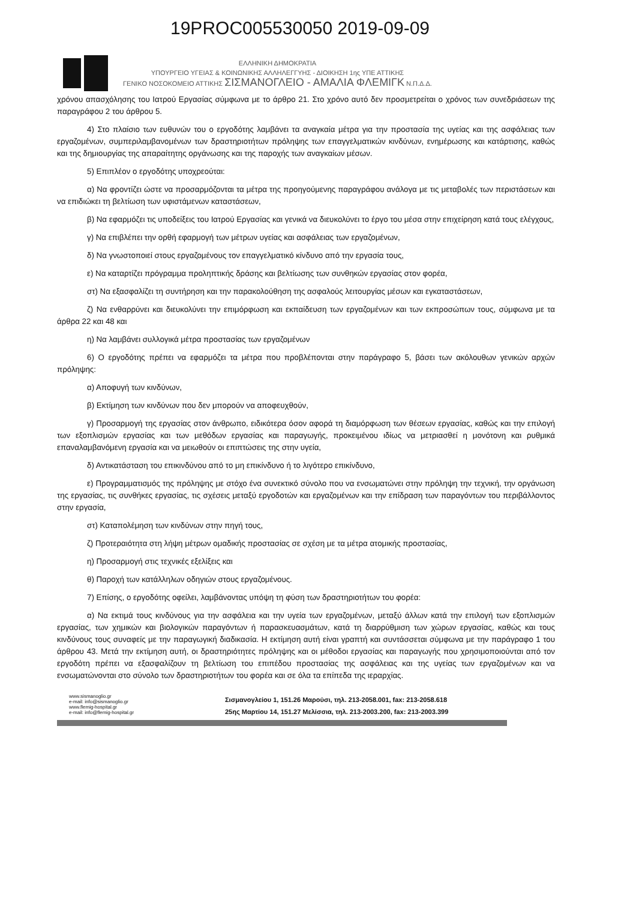19PROC005530050 2019-09-09
ΕΛΛΗΝΙΚΗ ΔΗΜΟΚΡΑΤΙΑ
ΥΠΟΥΡΓΕΙΟ ΥΓΕΙΑΣ & ΚΟΙΝΩΝΙΚΗΣ ΑΛΛΗΛΕΓΓΥΗΣ - ΔΙΟΙΚΗΣΗ 1ης ΥΠΕ ΑΤΤΙΚΗΣ
ΓΕΝΙΚΟ ΝΟΣΟΚΟΜΕΙΟ ΑΤΤΙΚΗΣ ΣΙΣΜΑΝΟΓΛΕΙΟ - ΑΜΑΛΙΑ ΦΛΕΜΙΓΚ Ν.Π.Δ.Δ.
χρόνου απασχόλησης του Ιατρού Εργασίας σύμφωνα με το άρθρο 21. Στο χρόνο αυτό δεν προσμετρείται ο χρόνος των συνεδριάσεων της παραγράφου 2 του άρθρου 5.
4) Στο πλαίσιο των ευθυνών του ο εργοδότης λαμβάνει τα αναγκαία μέτρα για την προστασία της υγείας και της ασφάλειας των εργαζομένων, συμπεριλαμβανομένων των δραστηριοτήτων πρόληψης των επαγγελματικών κινδύνων, ενημέρωσης και κατάρτισης, καθώς και της δημιουργίας της απαραίτητης οργάνωσης και της παροχής των αναγκαίων μέσων.
5) Επιπλέον ο εργοδότης υποχρεούται:
α) Να φροντίζει ώστε να προσαρμόζονται τα μέτρα της προηγούμενης παραγράφου ανάλογα με τις μεταβολές των περιστάσεων και να επιδιώκει τη βελτίωση των υφιστάμενων καταστάσεων,
β) Να εφαρμόζει τις υποδείξεις του Ιατρού Εργασίας και γενικά να διευκολύνει το έργο του μέσα στην επιχείρηση κατά τους ελέγχους,
γ) Να επιβλέπει την ορθή εφαρμογή των μέτρων υγείας και ασφάλειας των εργαζομένων,
δ) Να γνωστοποιεί στους εργαζομένους τον επαγγελματικό κίνδυνο από την εργασία τους,
ε) Να καταρτίζει πρόγραμμα προληπτικής δράσης και βελτίωσης των συνθηκών εργασίας στον φορέα,
στ) Να εξασφαλίζει τη συντήρηση και την παρακολούθηση της ασφαλούς λειτουργίας μέσων και εγκαταστάσεων,
ζ) Να ενθαρρύνει και διευκολύνει την επιμόρφωση και εκπαίδευση των εργαζομένων και των εκπροσώπων τους, σύμφωνα με τα άρθρα 22 και 48 και
η) Να λαμβάνει συλλογικά μέτρα προστασίας των εργαζομένων
6) Ο εργοδότης πρέπει να εφαρμόζει τα μέτρα που προβλέπονται στην παράγραφο 5, βάσει των ακόλουθων γενικών αρχών πρόληψης:
α) Αποφυγή των κινδύνων,
β) Εκτίμηση των κινδύνων που δεν μπορούν να αποφευχθούν,
γ) Προσαρμογή της εργασίας στον άνθρωπο, ειδικότερα όσον αφορά τη διαμόρφωση των θέσεων εργασίας, καθώς και την επιλογή των εξοπλισμών εργασίας και των μεθόδων εργασίας και παραγωγής, προκειμένου ιδίως να μετριασθεί η μονότονη και ρυθμικά επαναλαμβανόμενη εργασία και να μειωθούν οι επιπτώσεις της στην υγεία,
δ) Αντικατάσταση του επικινδύνου από το μη επικίνδυνο ή το λιγότερο επικίνδυνο,
ε) Προγραμματισμός της πρόληψης με στόχο ένα συνεκτικό σύνολο που να ενσωματώνει στην πρόληψη την τεχνική, την οργάνωση της εργασίας, τις συνθήκες εργασίας, τις σχέσεις μεταξύ εργοδοτών και εργαζομένων και την επίδραση των παραγόντων του περιβάλλοντος στην εργασία,
στ) Καταπολέμηση των κινδύνων στην πηγή τους,
ζ) Προτεραιότητα στη λήψη μέτρων ομαδικής προστασίας σε σχέση με τα μέτρα ατομικής προστασίας,
η) Προσαρμογή στις τεχνικές εξελίξεις και
θ) Παροχή των κατάλληλων οδηγιών στους εργαζομένους.
7) Επίσης, ο εργοδότης οφείλει, λαμβάνοντας υπόψη τη φύση των δραστηριοτήτων του φορέα:
α) Να εκτιμά τους κινδύνους για την ασφάλεια και την υγεία των εργαζομένων, μεταξύ άλλων κατά την επιλογή των εξοπλισμών εργασίας, των χημικών και βιολογικών παραγόντων ή παρασκευασμάτων, κατά τη διαρρύθμιση των χώρων εργασίας, καθώς και τους κινδύνους τους συναφείς με την παραγωγική διαδικασία. Η εκτίμηση αυτή είναι γραπτή και συντάσσεται σύμφωνα με την παράγραφο 1 του άρθρου 43. Μετά την εκτίμηση αυτή, οι δραστηριότητες πρόληψης και οι μέθοδοι εργασίας και παραγωγής που χρησιμοποιούνται από τον εργοδότη πρέπει να εξασφαλίζουν τη βελτίωση του επιπέδου προστασίας της ασφάλειας και της υγείας των εργαζομένων και να ενσωματώνονται στο σύνολο των δραστηριοτήτων του φορέα και σε όλα τα επίπεδα της ιεραρχίας.
www.sismanoglio.gr
e-mail: info@sismanoglio.gr
www.flemig-hospital.gr
e-mail: info@flemig-hospital.gr
Σισμανογλείου 1, 151.26 Μαρούσι, τηλ. 213-2058.001, fax: 213-2058.618
25ης Μαρτίου 14, 151.27 Μελίσσια, τηλ. 213-2003.200, fax: 213-2003.399